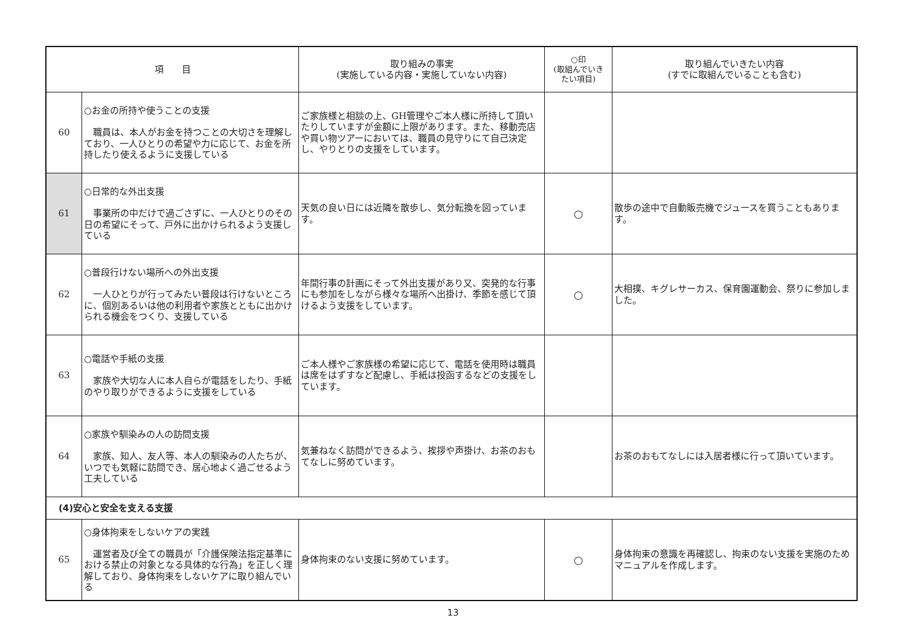| 項 目 | | 取り組みの事実 (実施している内容・実施していない内容) | ○印 (取組んでいき たい項目) | 取り組んでいきたい内容 (すでに取組んでいることも含む) |
| --- | --- | --- | --- | --- |
| 60 | ○お金の所持や使うことの支援 職員は、本人がお金を持つことの大切さを理解しており、一人ひとりの希望や力に応じて、お金を所持したり使えるように支援している | ご家族様と相談の上、GH管理やご本人様に所持して頂いたりしていますが金額に上限があります。また、移動売店や買い物ツアーにおいては、職員の見守りにて自己決定し、やりとりの支援をしています。 | | |
| 61 | ○日常的な外出支援 事業所の中だけで過ごさずに、一人ひとりのその日の希望にそって、戸外に出かけられるよう支援している | 天気の良い日には近隣を散歩し、気分転換を図っています。 | ○ | 散歩の途中で自動販売機でジュースを買うこともあります。 |
| 62 | ○普段行けない場所への外出支援 一人ひとりが行ってみたい普段は行けないところに、個別あるいは他の利用者や家族とともに出かけられる機会をつくり、支援している | 年間行事の計画にそって外出支援があり又、突発的な行事にも参加をしながら様々な場所へ出掛け、季節を感じて頂けるよう支援をしています。 | ○ | 大相撲、キグレサーカス、保育園運動会、祭りに参加しました。 |
| 63 | ○電話や手紙の支援 家族や大切な人に本人自らが電話をしたり、手紙のやり取りができるように支援をしている | ご本人様やご家族様の希望に応じて、電話を使用時は職員は席をはずすなど配慮し、手紙は投函するなどの支援をしています。 | | |
| 64 | ○家族や馴染みの人の訪問支援 家族、知人、友人等、本人の馴染みの人たちが、いつでも気軽に訪問でき、居心地よく過ごせるよう工夫している | 気兼ねなく訪問ができるよう、挨拶や声掛け、お茶のおもてなしに努めています。 | | お茶のおもてなしには入居者様に行って頂いています。 |
| (4)安心と安全を支える支援 | | | | |
| 65 | ○身体拘束をしないケアの実践 運営者及び全ての職員が「介護保険法指定基準における禁止の対象となる具体的な行為」を正しく理解しており、身体拘束をしないケアに取り組んでいる | 身体拘束のない支援に努めています。 | ○ | 身体拘束の意識を再確認し、拘束のない支援を実施のためマニュアルを作成します。 |
13